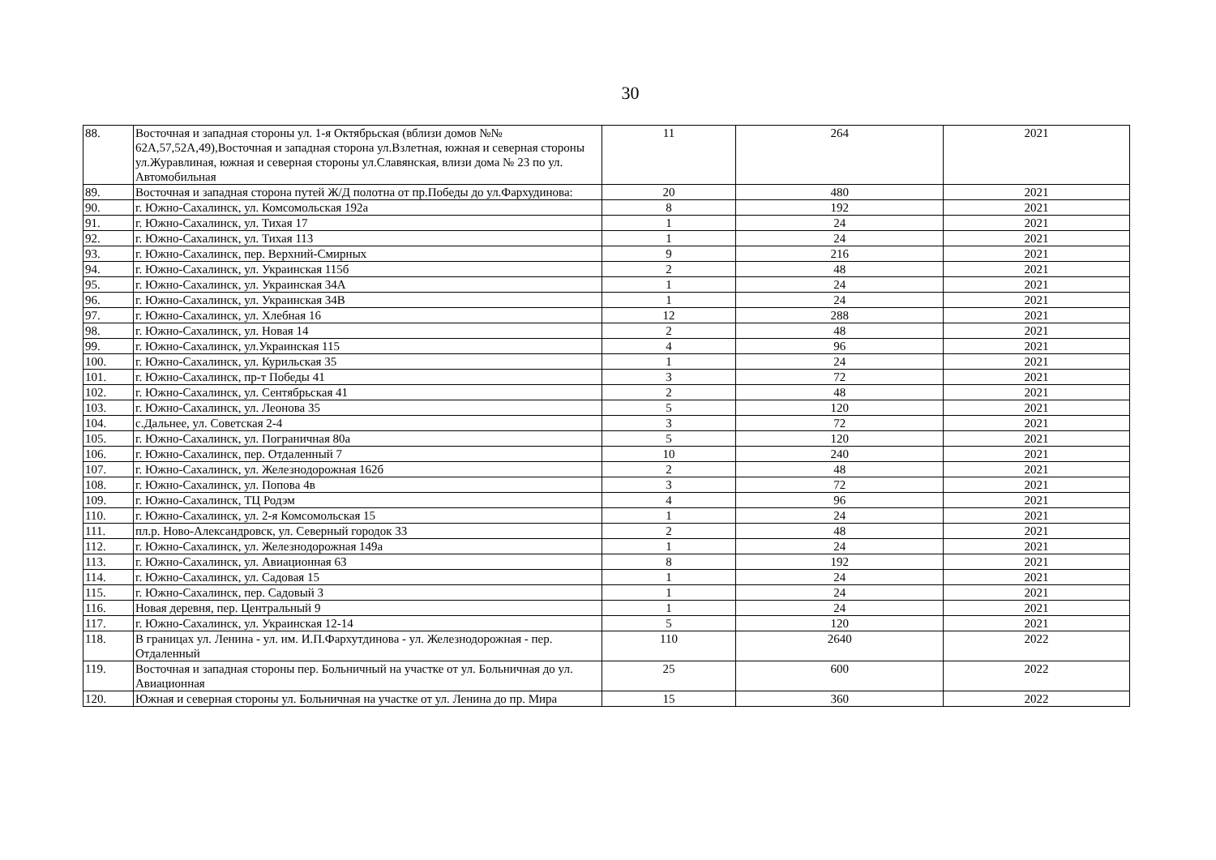30
| 88. | Восточная и западная стороны ул. 1-я Октябрьская (вблизи домов №№ 62А,57,52А,49),Восточная и западная сторона ул.Взлетная, южная и северная стороны ул.Журавлиная, южная и северная стороны ул.Славянская, влизи дома № 23 по ул. Автомобильная | 11 | 264 | 2021 |
| 89. | Восточная и западная сторона путей Ж/Д полотна от пр.Победы до ул.Фархудинова: | 20 | 480 | 2021 |
| 90. | г. Южно-Сахалинск, ул. Комсомольская 192а | 8 | 192 | 2021 |
| 91. | г. Южно-Сахалинск, ул. Тихая 17 | 1 | 24 | 2021 |
| 92. | г. Южно-Сахалинск, ул. Тихая 113 | 1 | 24 | 2021 |
| 93. | г. Южно-Сахалинск, пер. Верхний-Смирных | 9 | 216 | 2021 |
| 94. | г. Южно-Сахалинск, ул. Украинская 115б | 2 | 48 | 2021 |
| 95. | г. Южно-Сахалинск, ул. Украинская 34А | 1 | 24 | 2021 |
| 96. | г. Южно-Сахалинск, ул. Украинская 34В | 1 | 24 | 2021 |
| 97. | г. Южно-Сахалинск, ул. Хлебная 16 | 12 | 288 | 2021 |
| 98. | г. Южно-Сахалинск, ул. Новая 14 | 2 | 48 | 2021 |
| 99. | г. Южно-Сахалинск, ул.Украинская 115 | 4 | 96 | 2021 |
| 100. | г. Южно-Сахалинск, ул. Курильская 35 | 1 | 24 | 2021 |
| 101. | г. Южно-Сахалинск, пр-т Победы 41 | 3 | 72 | 2021 |
| 102. | г. Южно-Сахалинск, ул. Сентябрьская 41 | 2 | 48 | 2021 |
| 103. | г. Южно-Сахалинск, ул. Леонова 35 | 5 | 120 | 2021 |
| 104. | с.Дальнее, ул. Советская 2-4 | 3 | 72 | 2021 |
| 105. | г. Южно-Сахалинск, ул. Пограничная 80а | 5 | 120 | 2021 |
| 106. | г. Южно-Сахалинск, пер. Отдаленный 7 | 10 | 240 | 2021 |
| 107. | г. Южно-Сахалинск, ул. Железнодорожная 162б | 2 | 48 | 2021 |
| 108. | г. Южно-Сахалинск, ул. Попова 4в | 3 | 72 | 2021 |
| 109. | г. Южно-Сахалинск, ТЦ Родэм | 4 | 96 | 2021 |
| 110. | г. Южно-Сахалинск, ул. 2-я Комсомольская 15 | 1 | 24 | 2021 |
| 111. | пл.р. Ново-Александровск, ул. Северный городок 33 | 2 | 48 | 2021 |
| 112. | г. Южно-Сахалинск, ул. Железнодорожная 149а | 1 | 24 | 2021 |
| 113. | г. Южно-Сахалинск, ул. Авиационная 63 | 8 | 192 | 2021 |
| 114. | г. Южно-Сахалинск, ул. Садовая 15 | 1 | 24 | 2021 |
| 115. | г. Южно-Сахалинск, пер. Садовый 3 | 1 | 24 | 2021 |
| 116. | Новая деревня, пер. Центральный 9 | 1 | 24 | 2021 |
| 117. | г. Южно-Сахалинск, ул. Украинская 12-14 | 5 | 120 | 2021 |
| 118. | В границах ул. Ленина - ул. им. И.П.Фархутдинова - ул. Железнодорожная - пер. Отдаленный | 110 | 2640 | 2022 |
| 119. | Восточная и западная стороны пер. Больничный на участке от ул. Больничная до ул. Авиационная | 25 | 600 | 2022 |
| 120. | Южная и северная стороны ул. Больничная на участке от ул. Ленина до пр. Мира | 15 | 360 | 2022 |